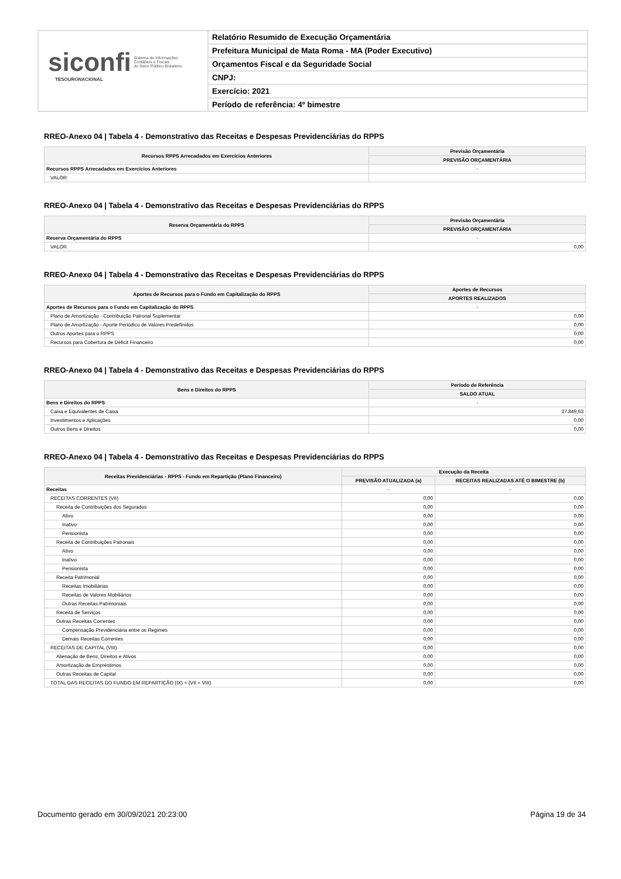siconfi Sistema de Informações
Contábeis e Fiscais
do Setor Público Brasileiro
TESOURONACIONAL
Relatório Resumido de Execução Orçamentária
Prefeitura Municipal de Mata Roma - MA (Poder Executivo)
Orçamentos Fiscal e da Seguridade Social
CNPJ:
Exercício: 2021
Período de referência: 4º bimestre
RREO-Anexo 04 | Tabela 4 - Demonstrativo das Receitas e Despesas Previdenciárias do RPPS
| Recursos RPPS Arrecadados em Exercícios Anteriores | Previsão Orçamentária |
| --- | --- |
| | PREVISÃO ORÇAMENTÁRIA |
| Recursos RPPS Arrecadados em Exercícios Anteriores | - |
| VALOR | |
RREO-Anexo 04 | Tabela 4 - Demonstrativo das Receitas e Despesas Previdenciárias do RPPS
| Reserva Orçamentária do RPPS | Previsão Orçamentária |
| --- | --- |
| | PREVISÃO ORÇAMENTÁRIA |
| Reserva Orçamentária do RPPS | - |
| VALOR | 0,00 |
RREO-Anexo 04 | Tabela 4 - Demonstrativo das Receitas e Despesas Previdenciárias do RPPS
| Aportes de Recursos para o Fundo em Capitalização do RPPS | Aportes de Recursos |
| --- | --- |
| | APORTES REALIZADOS |
| Aportes de Recursos para o Fundo em Capitalização do RPPS | - |
| Plano de Amortização - Contribuição Patronal Suplementar | 0,00 |
| Plano de Amortização - Aporte Periódico de Valores Predefinidos | 0,00 |
| Outros Aportes para o RPPS | 0,00 |
| Recursos para Cobertura de Déficit Financeiro | 0,00 |
RREO-Anexo 04 | Tabela 4 - Demonstrativo das Receitas e Despesas Previdenciárias do RPPS
| Bens e Direitos do RPPS | Período de Referência |
| --- | --- |
| | SALDO ATUAL |
| Bens e Direitos do RPPS | - |
| Caixa e Equivalentes de Caixa | 37.849,63 |
| Investimentos e Aplicações | 0,00 |
| Outros Bens e Direitos | 0,00 |
RREO-Anexo 04 | Tabela 4 - Demonstrativo das Receitas e Despesas Previdenciárias do RPPS
| Receitas Previdenciárias - RPPS - Fundo em Repartição (Plano Financeiro) | Execução da Receita | |
| --- | --- | --- |
| | PREVISÃO ATUALIZADA (a) | RECEITAS REALIZADAS ATÉ O BIMESTRE (b) |
| Receitas | - | - |
| RECEITAS CORRENTES (VII) | 0,00 | 0,00 |
| Receita de Contribuições dos Segurados | 0,00 | 0,00 |
| Ativo | 0,00 | 0,00 |
| Inativo | 0,00 | 0,00 |
| Pensionista | 0,00 | 0,00 |
| Receita de Contribuições Patronais | 0,00 | 0,00 |
| Ativo | 0,00 | 0,00 |
| Inativo | 0,00 | 0,00 |
| Pensionista | 0,00 | 0,00 |
| Receita Patrimonial | 0,00 | 0,00 |
| Receitas Imobiliárias | 0,00 | 0,00 |
| Receitas de Valores Mobiliários | 0,00 | 0,00 |
| Outras Receitas Patrimoniais | 0,00 | 0,00 |
| Receita de Serviços | 0,00 | 0,00 |
| Outras Receitas Correntes | 0,00 | 0,00 |
| Compensação Previdenciária entre os Regimes | 0,00 | 0,00 |
| Demais Receitas Correntes | 0,00 | 0,00 |
| RECEITAS DE CAPITAL (VIII) | 0,00 | 0,00 |
| Alienação de Bens, Direitos e Ativos | 0,00 | 0,00 |
| Amortização de Empréstimos | 0,00 | 0,00 |
| Outras Receitas de Capital | 0,00 | 0,00 |
| TOTAL DAS RECEITAS DO FUNDO EM REPARTIÇÃO (IX) = (VII + VIII) | 0,00 | 0,00 |
Documento gerado em 30/09/2021 20:23:00 Página 19 de 34